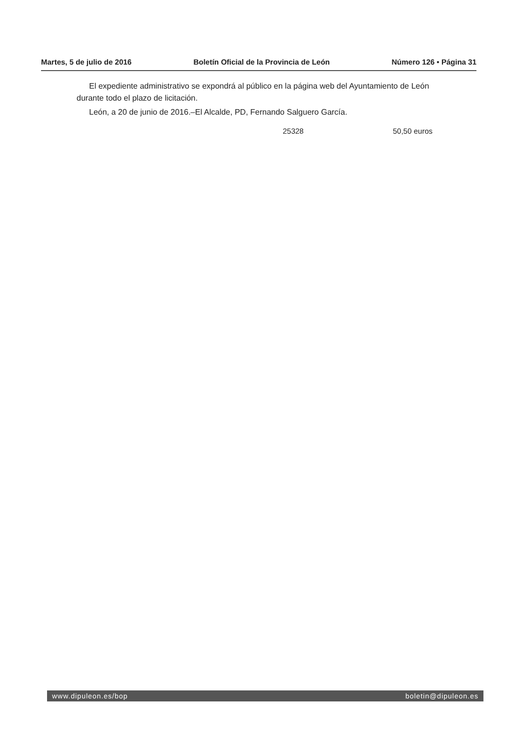Martes, 5 de julio de 2016 Boletín Oficial de la Provincia de León Número 126 • Página 31
El expediente administrativo se expondrá al público en la página web del Ayuntamiento de León durante todo el plazo de licitación.
León, a 20 de junio de 2016.–El Alcalde, PD, Fernando Salguero García.
25328 50,50 euros
www.dipuleon.es/bop boletin@dipuleon.es